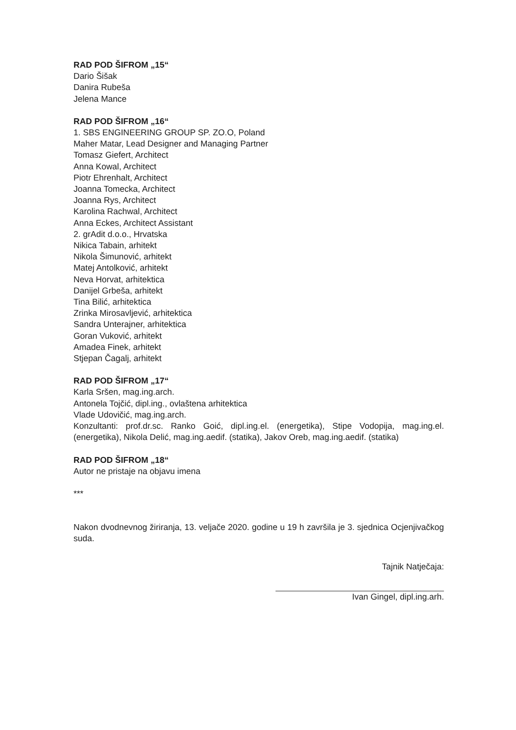RAD POD ŠIFROM „15“
Dario Šišak
Danira Rubeša
Jelena Mance
RAD POD ŠIFROM „16“
1. SBS ENGINEERING GROUP SP. ZO.O, Poland
Maher Matar, Lead Designer and Managing Partner
Tomasz Giefert, Architect
Anna Kowal, Architect
Piotr Ehrenhalt, Architect
Joanna Tomecka, Architect
Joanna Rys, Architect
Karolina Rachwal, Architect
Anna Eckes, Architect Assistant
2. grAdit d.o.o., Hrvatska
Nikica Tabain, arhitekt
Nikola Šimunović, arhitekt
Matej Antolković, arhitekt
Neva Horvat, arhitektica
Danijel Grbeša, arhitekt
Tina Bilić, arhitektica
Zrinka Mirosavljević, arhitektica
Sandra Unterajner, arhitektica
Goran Vuković, arhitekt
Amadea Finek, arhitekt
Stjepan Čagalj, arhitekt
RAD POD ŠIFROM „17“
Karla Sršen, mag.ing.arch.
Antonela Tojčić, dipl.ing., ovlaštena arhitektica
Vlade Udovičić, mag.ing.arch.
Konzultanti: prof.dr.sc. Ranko Goić, dipl.ing.el. (energetika), Stipe Vodopija, mag.ing.el. (energetika), Nikola Delić, mag.ing.aedif. (statika), Jakov Oreb, mag.ing.aedif. (statika)
RAD POD ŠIFROM „18“
Autor ne pristaje na objavu imena
***
Nakon dvodnevnog žiriranja, 13. veljače 2020. godine u 19 h završila je 3. sjednica Ocjenjivačkog suda.
Tajnik Natječaja:
Ivan Gingel, dipl.ing.arh.